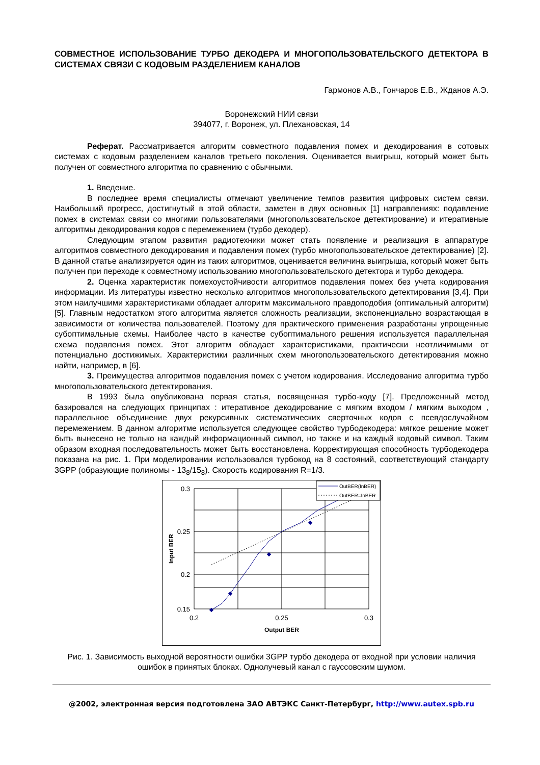СОВМЕСТНОЕ ИСПОЛЬЗОВАНИЕ ТУРБО ДЕКОДЕРА И МНОГОПОЛЬЗОВАТЕЛЬСКОГО ДЕТЕКТОРА В СИСТЕМАХ СВЯЗИ С КОДОВЫМ РАЗДЕЛЕНИЕМ КАНАЛОВ
Гармонов А.В., Гончаров Е.В., Жданов А.Э.
Воронежский НИИ связи
394077, г. Воронеж, ул. Плехановская, 14
Реферат. Рассматривается алгоритм совместного подавления помех и декодирования в сотовых системах с кодовым разделением каналов третьего поколения. Оценивается выигрыш, который может быть получен от совместного алгоритма по сравнению с обычными.
1. Введение.
В последнее время специалисты отмечают увеличение темпов развития цифровых систем связи. Наибольший прогресс, достигнутый в этой области, заметен в двух основных [1] направлениях: подавление помех в системах связи со многими пользователями (многопользовательское детектирование) и итеративные алгоритмы декодирования кодов с перемежением (турбо декодер).
Следующим этапом развития радиотехники может стать появление и реализация в аппаратуре алгоритмов совместного декодирования и подавления помех (турбо многопользовательское детектирование) [2]. В данной статье анализируется один из таких алгоритмов, оценивается величина выигрыша, который может быть получен при переходе к совместному использованию многопользовательского детектора и турбо декодера.
2. Оценка характеристик помехоустойчивости алгоритмов подавления помех без учета кодирования информации. Из литературы известно несколько алгоритмов многопользовательского детектирования [3,4]. При этом наилучшими характеристиками обладает алгоритм максимального правдоподобия (оптимальный алгоритм) [5]. Главным недостатком этого алгоритма является сложность реализации, экспоненциально возрастающая в зависимости от количества пользователей. Поэтому для практического применения разработаны упрощенные субоптимальные схемы. Наиболее часто в качестве субоптимального решения используется параллельная схема подавления помех. Этот алгоритм обладает характеристиками, практически неотличимыми от потенциально достижимых. Характеристики различных схем многопользовательского детектирования можно найти, например, в [6].
3. Преимущества алгоритмов подавления помех с учетом кодирования. Исследование алгоритма турбо многопользовательского детектирования.
В 1993 была опубликована первая статья, посвященная турбо-коду [7]. Предложенный метод базировался на следующих принципах : итеративное декодирование с мягким входом / мягким выходом , параллельное объединение двух рекурсивных систематических сверточных кодов с псевдослучайном перемежением. В данном алгоритме используется следующее свойство турбодекодера: мягкое решение может быть вынесено не только на каждый информационный символ, но также и на каждый кодовый символ. Таким образом входная последовательность может быть восстановлена. Корректирующая способность турбодекодера показана на рис. 1. При моделировании использовался турбокод на 8 состояний, соответствующий стандарту 3GPP (образующие полиномы - 13<sub>8</sub>/15<sub>8</sub>). Скорость кодирования R=1/3.
0.3
0.25
0.2
0.15
0.2
0.25
0.3
Output BER
Input BER
OutBER(InBER)
OutBER=InBER
Рис. 1. Зависимость выходной вероятности ошибки 3GPP турбо декодера от входной при условии наличия ошибок в принятых блоках. Однолучевый канал с гауссовским шумом.
@2002, электронная версия подготовлена ЗАО АВТЭКС Санкт-Петербург, http://www.autex.spb.ru